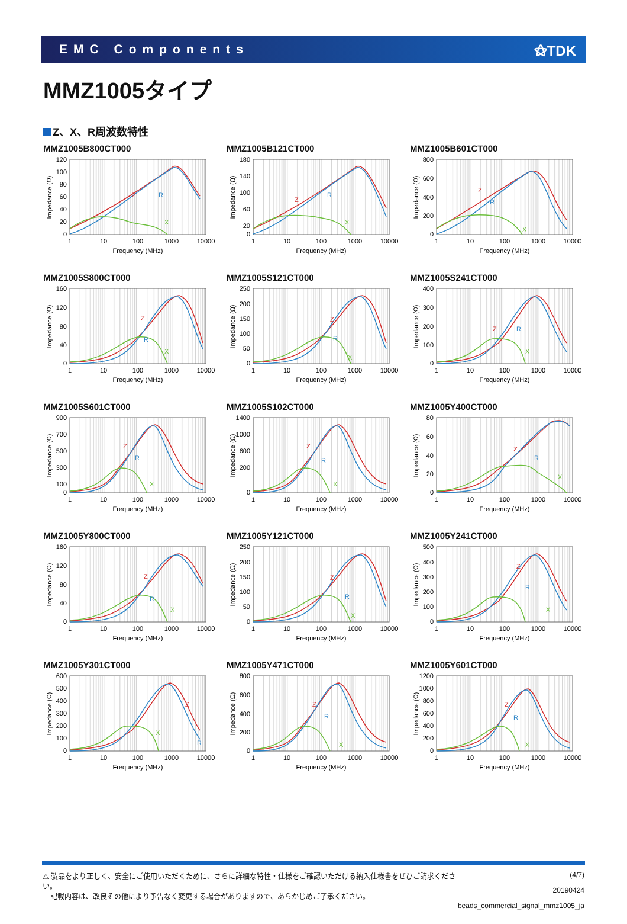EMC Components ⚝TDK
MMZ1005タイプ
Z、X、R周波数特性
MMZ1005B800CT000
120
100
80
60
40
20
0
Z
R
X
1
10
100
1000
10000
Frequency (MHz)
Impedance (Ω)
MMZ1005B121CT000
180
140
100
60
20
0
Z
R
X
1
10
100
1000
10000
Frequency (MHz)
Impedance (Ω)
MMZ1005B601CT000
800
600
400
200
0
Z
R
X
1
10
100
1000
10000
Frequency (MHz)
Impedance (Ω)
MMZ1005S800CT000
160
120
80
40
0
Z
R
X
1
10
100
1000
10000
Frequency (MHz)
Impedance (Ω)
MMZ1005S121CT000
250
200
150
100
50
0
Z
R
X
1
10
100
1000
10000
Frequency (MHz)
Impedance (Ω)
MMZ1005S241CT000
400
300
200
100
0
Z
R
X
1
10
100
1000
10000
Frequency (MHz)
Impedance (Ω)
MMZ1005S601CT000
900
700
500
300
100
0
Z
R
X
1
10
100
1000
10000
Frequency (MHz)
Impedance (Ω)
MMZ1005S102CT000
1400
1000
600
200
0
Z
R
X
1
10
100
1000
10000
Frequency (MHz)
Impedance (Ω)
MMZ1005Y400CT000
80
60
40
20
0
Z
R
X
1
10
100
1000
10000
Frequency (MHz)
Impedance (Ω)
MMZ1005Y800CT000
160
120
80
40
0
Z
R
X
1
10
100
1000
10000
Frequency (MHz)
Impedance (Ω)
MMZ1005Y121CT000
250
200
150
100
50
0
Z
R
X
1
10
100
1000
10000
Frequency (MHz)
Impedance (Ω)
MMZ1005Y241CT000
500
400
300
200
100
0
Z
R
X
1
10
100
1000
10000
Frequency (MHz)
Impedance (Ω)
MMZ1005Y301CT000
600
500
400
300
200
100
0
Z
R
X
1
10
100
1000
10000
Frequency (MHz)
Impedance (Ω)
MMZ1005Y471CT000
800
600
400
200
0
Z
R
X
1
10
100
1000
10000
Frequency (MHz)
Impedance (Ω)
MMZ1005Y601CT000
1200
1000
800
600
400
200
0
Z
R
X
1
10
100
1000
10000
Frequency (MHz)
Impedance (Ω)
⚠ 製品をより正しく、安全にご使用いただくために、さらに詳細な特性・仕様をご確認いただける納入仕様書をぜひご請求ください。
記載内容は、改良その他により予告なく変更する場合がありますので、あらかじめご了承ください。
(4/7)
20190424
beads_commercial_signal_mmz1005_ja